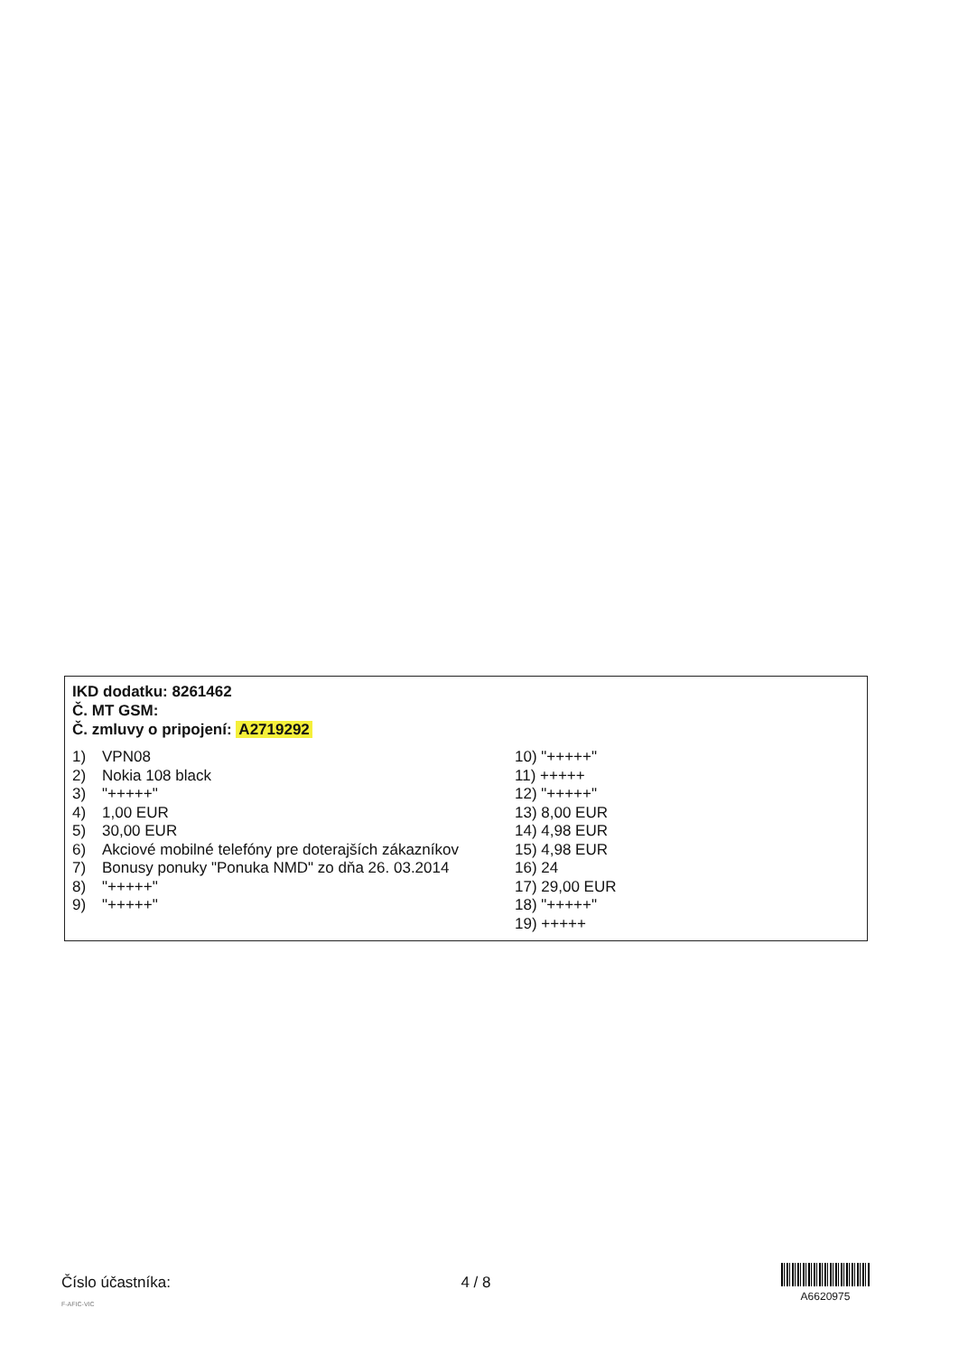IKD dodatku: 8261462
Č. MT GSM:
Č. zmluvy o pripojení: A2719292
1) VPN08
2) Nokia 108 black
3) "+++++"
4) 1,00 EUR
5) 30,00 EUR
6) Akciové mobilné telefóny pre doterajších zákazníkov
7) Bonusy ponuky "Ponuka NMD" zo dňa 26. 03.2014
8) "+++++"
9) "+++++"
10) "+++++"
11) +++++
12) "+++++"
13) 8,00 EUR
14) 4,98 EUR
15) 4,98 EUR
16) 24
17) 29,00 EUR
18) "+++++"
19) +++++
Číslo účastníka: 4 / 8
A6620975
F-AFIC-VIC